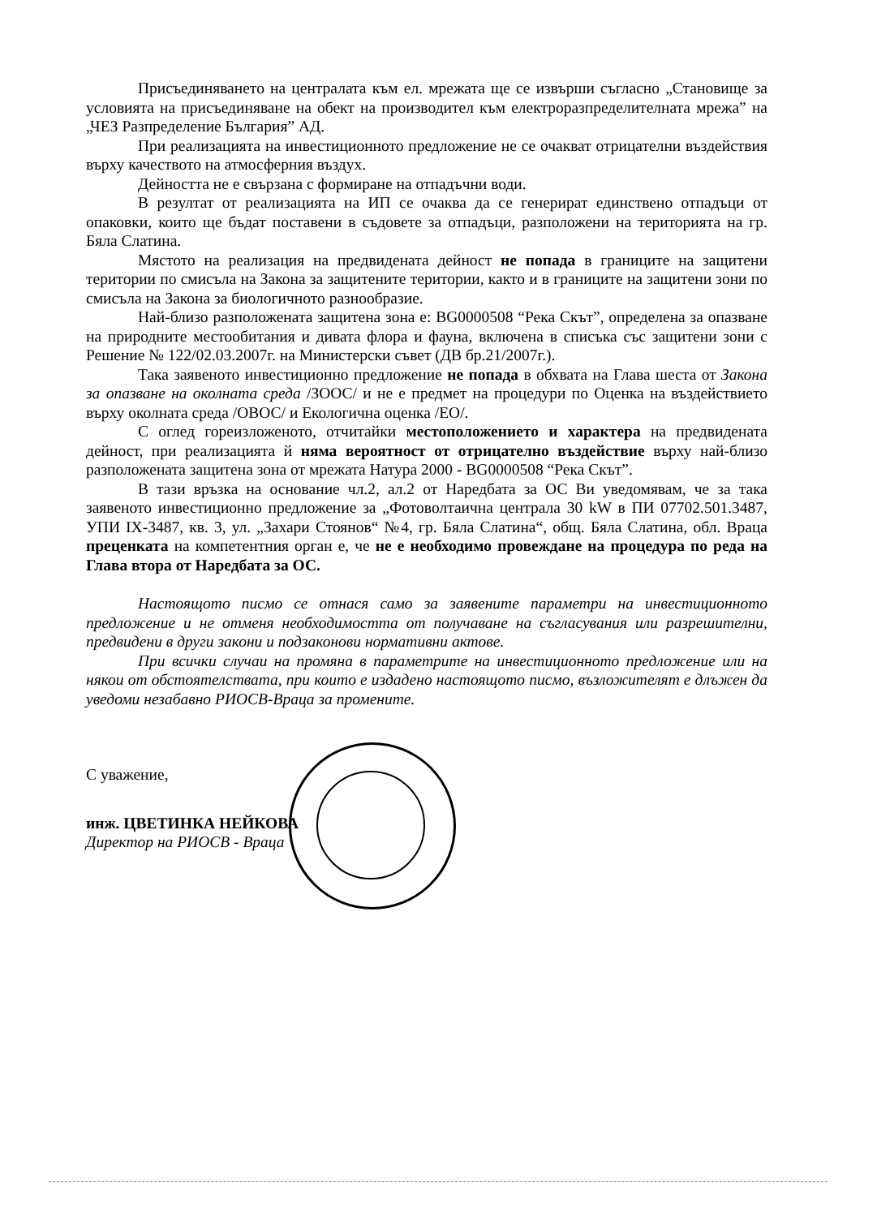Присъединяването на централата към ел. мрежата ще се извърши съгласно „Становище за условията на присъединяване на обект на производител към електроразпределителната мрежа” на „ЧЕЗ Разпределение България” АД.
При реализацията на инвестиционното предложение не се очакват отрицателни въздействия върху качеството на атмосферния въздух.
Дейността не е свързана с формиране на отпадъчни води.
В резултат от реализацията на ИП се очаква да се генерират единствено отпадъци от опаковки, които ще бъдат поставени в съдовете за отпадъци, разположени на територията на гр. Бяла Слатина.
Мястото на реализация на предвидената дейност не попада в границите на защитени територии по смисъла на Закона за защитените територии, както и в границите на защитени зони по смисъла на Закона за биологичното разнообразие.
Най-близо разположената защитена зона е: BG0000508 “Река Скът”, определена за опазване на природните местообитания и дивата флора и фауна, включена в списъка със защитени зони с Решение № 122/02.03.2007г. на Министерски съвет (ДВ бр.21/2007г.).
Така заявеното инвестиционно предложение не попада в обхвата на Глава шеста от Закона за опазване на околната среда /ЗООС/ и не е предмет на процедури по Оценка на въздействието върху околната среда /ОВОС/ и Екологична оценка /ЕО/.
С оглед гореизложеното, отчитайки местоположението и характера на предвидената дейност, при реализацията й няма вероятност от отрицателно въздействие върху най-близо разположената защитена зона от мрежата Натура 2000 - BG0000508 “Река Скът”.
В тази връзка на основание чл.2, ал.2 от Наредбата за ОС Ви уведомявам, че за така заявеното инвестиционно предложение за „Фотоволтаична централа 30 kW в ПИ 07702.501.3487, УПИ IX-3487, кв. 3, ул. „Захари Стоянов“ №4, гр. Бяла Слатина“, общ. Бяла Слатина, обл. Враца преценката на компетентния орган е, че не е необходимо провеждане на процедура по реда на Глава втора от Наредбата за ОС.
Настоящото писмо се отнася само за заявените параметри на инвестиционното предложение и не отменя необходимостта от получаване на съгласувания или разрешителни, предвидени в други закони и подзаконови нормативни актове.
При всички случаи на промяна в параметрите на инвестиционното предложение или на някои от обстоятелствата, при които е издадено настоящото писмо, възложителят е длъжен да уведоми незабавно РИОСВ-Враца за промените.
С уважение,
инж. ЦВЕТИНКА НЕЙКОВА
Директор на РИОСВ - Враца